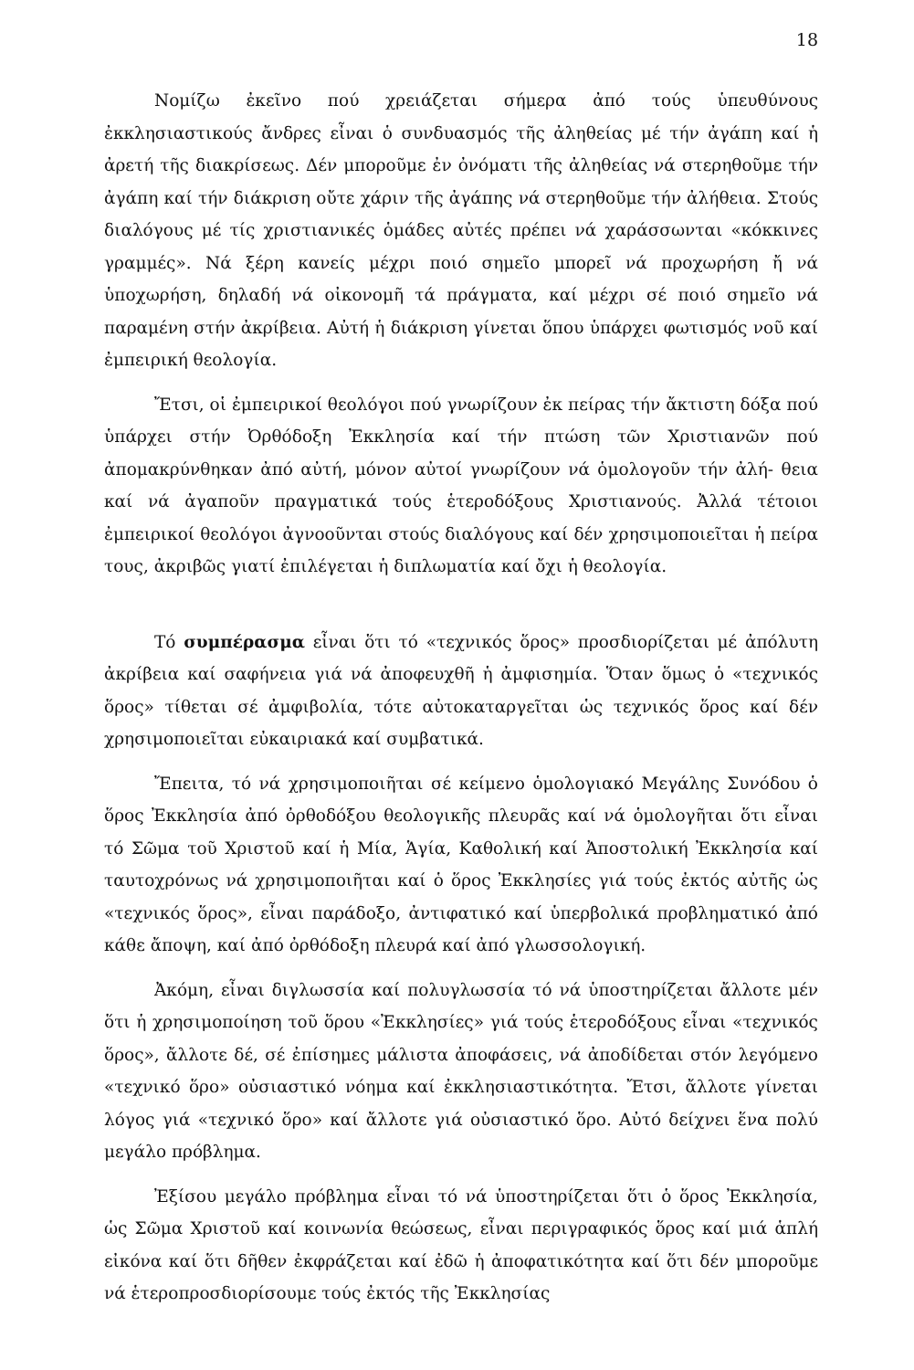18
Νομίζω ἐκεῖνο πού χρειάζεται σήμερα ἀπό τούς ὑπευθύνους ἐκκλησιαστικούς ἄνδρες εἶναι ὁ συνδυασμός τῆς ἀληθείας μέ τήν ἀγάπη καί ἡ ἀρετή τῆς διακρίσεως. Δέν μποροῦμε ἐν ὀνόματι τῆς ἀληθείας νά στερηθοῦμε τήν ἀγάπη καί τήν διάκριση οὔτε χάριν τῆς ἀγάπης νά στερηθοῦμε τήν ἀλήθεια. Στούς διαλόγους μέ τίς χριστιανικές ὁμάδες αὐτές πρέπει νά χαράσσωνται «κόκκινες γραμμές». Νά ξέρη κανείς μέχρι ποιό σημεῖο μπορεῖ νά προχωρήση ἤ νά ὑποχωρήση, δηλαδή νά οἰκονομῆ τά πράγματα, καί μέχρι σέ ποιό σημεῖο νά παραμένη στήν ἀκρίβεια. Αὐτή ἡ διάκριση γίνεται ὅπου ὑπάρχει φωτισμός νοῦ καί ἐμπειρική θεολογία.
Ἔτσι, οἱ ἐμπειρικοί θεολόγοι πού γνωρίζουν ἐκ πείρας τήν ἄκτιστη δόξα πού ὑπάρχει στήν Ὀρθόδοξη Ἐκκλησία καί τήν πτώση τῶν Χριστιανῶν πού ἀπομακρύνθηκαν ἀπό αὐτή, μόνον αὐτοί γνωρίζουν νά ὁμολογοῦν τήν ἀλή- θεια καί νά ἀγαποῦν πραγματικά τούς ἑτεροδόξους Χριστιανούς. Ἀλλά τέτοιοι ἐμπειρικοί θεολόγοι ἀγνοοῦνται στούς διαλόγους καί δέν χρησιμοποιεῖται ἡ πείρα τους, ἀκριβῶς γιατί ἐπιλέγεται ἡ διπλωματία καί ὄχι ἡ θεολογία.
Τό συμπέρασμα εἶναι ὅτι τό «τεχνικός ὅρος» προσδιορίζεται μέ ἀπόλυτη ἀκρίβεια καί σαφήνεια γιά νά ἀποφευχθῆ ἡ ἀμφισημία. Ὅταν ὅμως ὁ «τεχνικός ὅρος» τίθεται σέ ἀμφιβολία, τότε αὐτοκαταργεῖται ὡς τεχνικός ὅρος καί δέν χρησιμοποιεῖται εὐκαιριακά καί συμβατικά.
Ἔπειτα, τό νά χρησιμοποιῆται σέ κείμενο ὁμολογιακό Μεγάλης Συνόδου ὁ ὅρος Ἐκκλησία ἀπό ὀρθοδόξου θεολογικῆς πλευρᾶς καί νά ὁμολογῆται ὅτι εἶναι τό Σῶμα τοῦ Χριστοῦ καί ἡ Μία, Ἁγία, Καθολική καί Ἀποστολική Ἐκκλησία καί ταυτοχρόνως νά χρησιμοποιῆται καί ὁ ὅρος Ἐκκλησίες γιά τούς ἐκτός αὐτῆς ὡς «τεχνικός ὅρος», εἶναι παράδοξο, ἀντιφατικό καί ὑπερβολικά προβληματικό ἀπό κάθε ἄποψη, καί ἀπό ὀρθόδοξη πλευρά καί ἀπό γλωσσολογική.
Ἀκόμη, εἶναι διγλωσσία καί πολυγλωσσία τό νά ὑποστηρίζεται ἄλλοτε μέν ὅτι ἡ χρησιμοποίηση τοῦ ὅρου «Ἐκκλησίες» γιά τούς ἑτεροδόξους εἶναι «τεχνικός ὅρος», ἄλλοτε δέ, σέ ἐπίσημες μάλιστα ἀποφάσεις, νά ἀποδίδεται στόν λεγόμενο «τεχνικό ὅρο» οὐσιαστικό νόημα καί ἐκκλησιαστικότητα. Ἔτσι, ἄλλοτε γίνεται λόγος γιά «τεχνικό ὅρο» καί ἄλλοτε γιά οὐσιαστικό ὅρο. Αὐτό δείχνει ἕνα πολύ μεγάλο πρόβλημα.
Ἐξίσου μεγάλο πρόβλημα εἶναι τό νά ὑποστηρίζεται ὅτι ὁ ὅρος Ἐκκλησία, ὡς Σῶμα Χριστοῦ καί κοινωνία θεώσεως, εἶναι περιγραφικός ὅρος καί μιά ἁπλή εἰκόνα καί ὅτι δῆθεν ἐκφράζεται καί ἐδῶ ἡ ἀποφατικότητα καί ὅτι δέν μποροῦμε νά ἑτεροπροσδιορίσουμε τούς ἐκτός τῆς Ἐκκλησίας